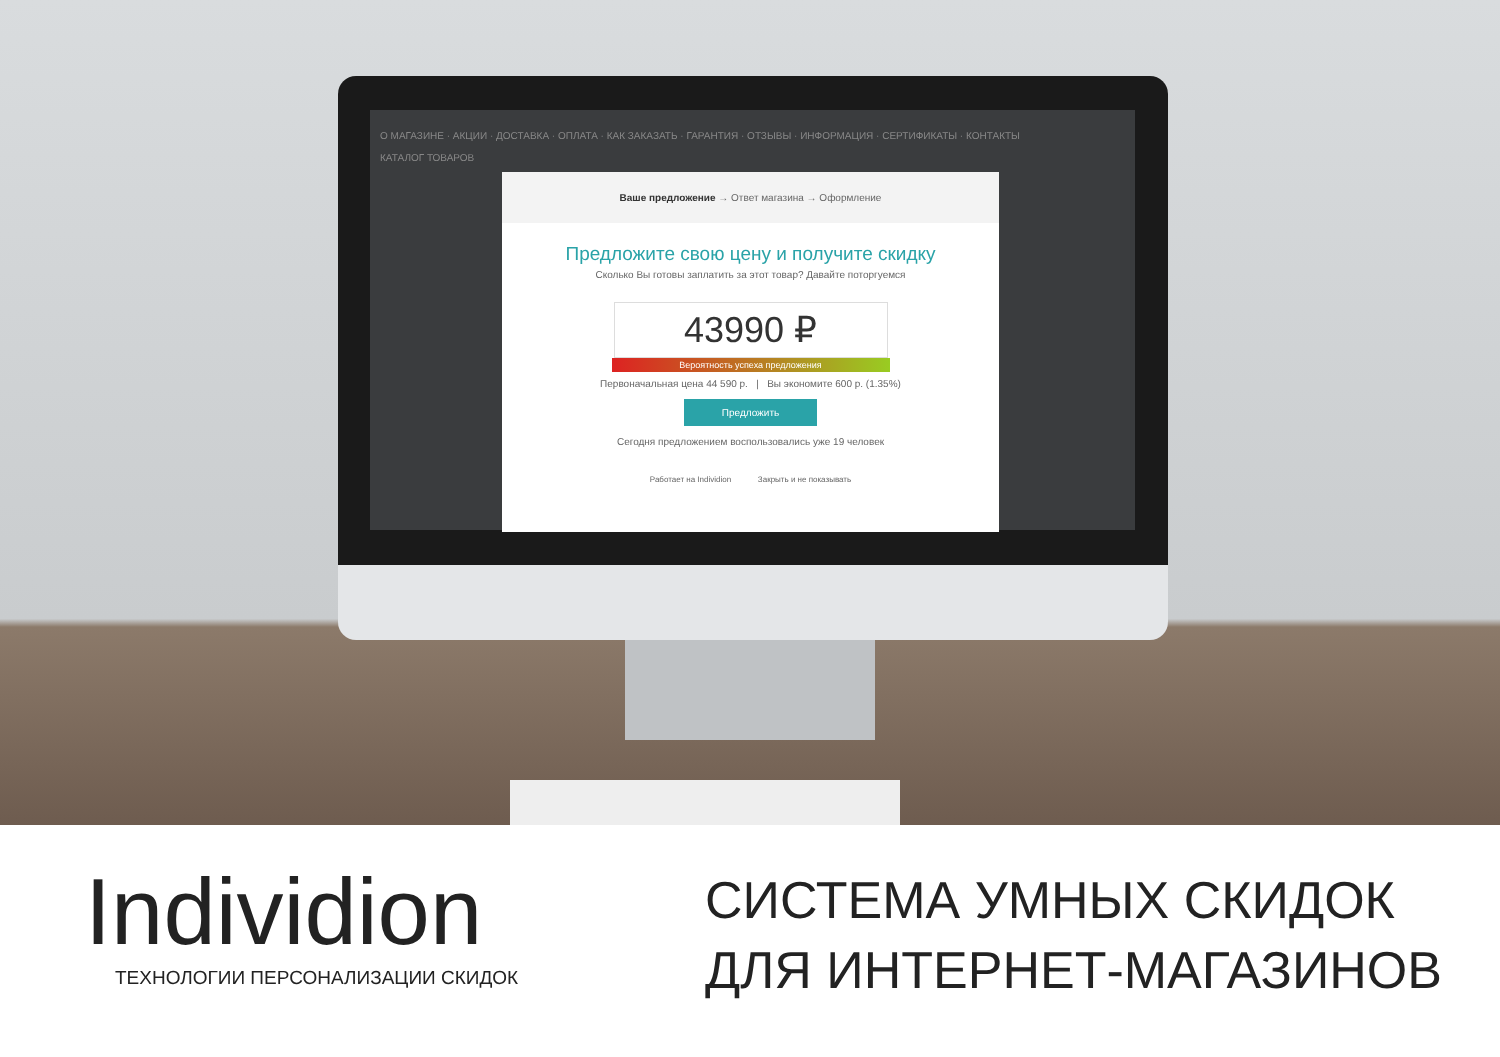О МАГАЗИНЕ · АКЦИИ · ДОСТАВКА · ОПЛАТА · КАК ЗАКАЗАТЬ · ГАРАНТИЯ · ОТЗЫВЫ · ИНФОРМАЦИЯ · СЕРТИФИКАТЫ · КОНТАКТЫ
КАТАЛОГ ТОВАРОВ
Ваше предложение → Ответ магазина → Оформление
Предложите свою цену и получите скидку
Сколько Вы готовы заплатить за этот товар? Давайте поторгуемся
43990 ₽
Вероятность успеха предложения
Первоначальная цена 44 590 р. | Вы экономите 600 р. (1.35%)
Предложить
Сегодня предложением воспользовались уже 19 человек
Работает на Individion Закрыть и не показывать
Individion
ТЕХНОЛОГИИ ПЕРСОНАЛИЗАЦИИ СКИДОК
СИСТЕМА УМНЫХ СКИДОК
ДЛЯ ИНТЕРНЕТ-МАГАЗИНОВ